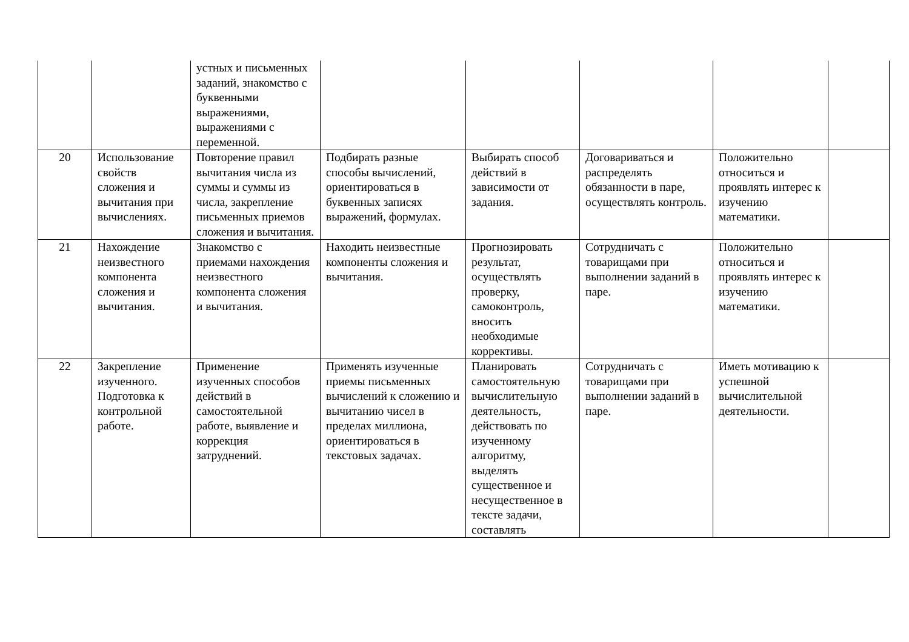| | | устных и письменных заданий, знакомство с буквенными выражениями, выражениями с переменной. | | | | | |
| 20 | Использование свойств сложения и вычитания при вычислениях. | Повторение правил вычитания числа из суммы и суммы из числа, закрепление письменных приемов сложения и вычитания. | Подбирать разные способы вычислений, ориентироваться в буквенных записях выражений, формулах. | Выбирать способ действий в зависимости от задания. | Договариваться и распределять обязанности в паре, осуществлять контроль. | Положительно относиться и проявлять интерес к изучению математики. | |
| 21 | Нахождение неизвестного компонента сложения и вычитания. | Знакомство с приемами нахождения неизвестного компонента сложения и вычитания. | Находить неизвестные компоненты сложения и вычитания. | Прогнозировать результат, осуществлять проверку, самоконтроль, вносить необходимые коррективы. | Сотрудничать с товарищами при выполнении заданий в паре. | Положительно относиться и проявлять интерес к изучению математики. | |
| 22 | Закрепление изученного. Подготовка к контрольной работе. | Применение изученных способов действий в самостоятельной работе, выявление и коррекция затруднений. | Применять изученные приемы письменных вычислений к сложению и вычитанию чисел в пределах миллиона, ориентироваться в текстовых задачах. | Планировать самостоятельную вычислительную деятельность, действовать по изученному алгоритму, выделять существенное и несущественное в тексте задачи, составлять | Сотрудничать с товарищами при выполнении заданий в паре. | Иметь мотивацию к успешной вычислительной деятельности. | |